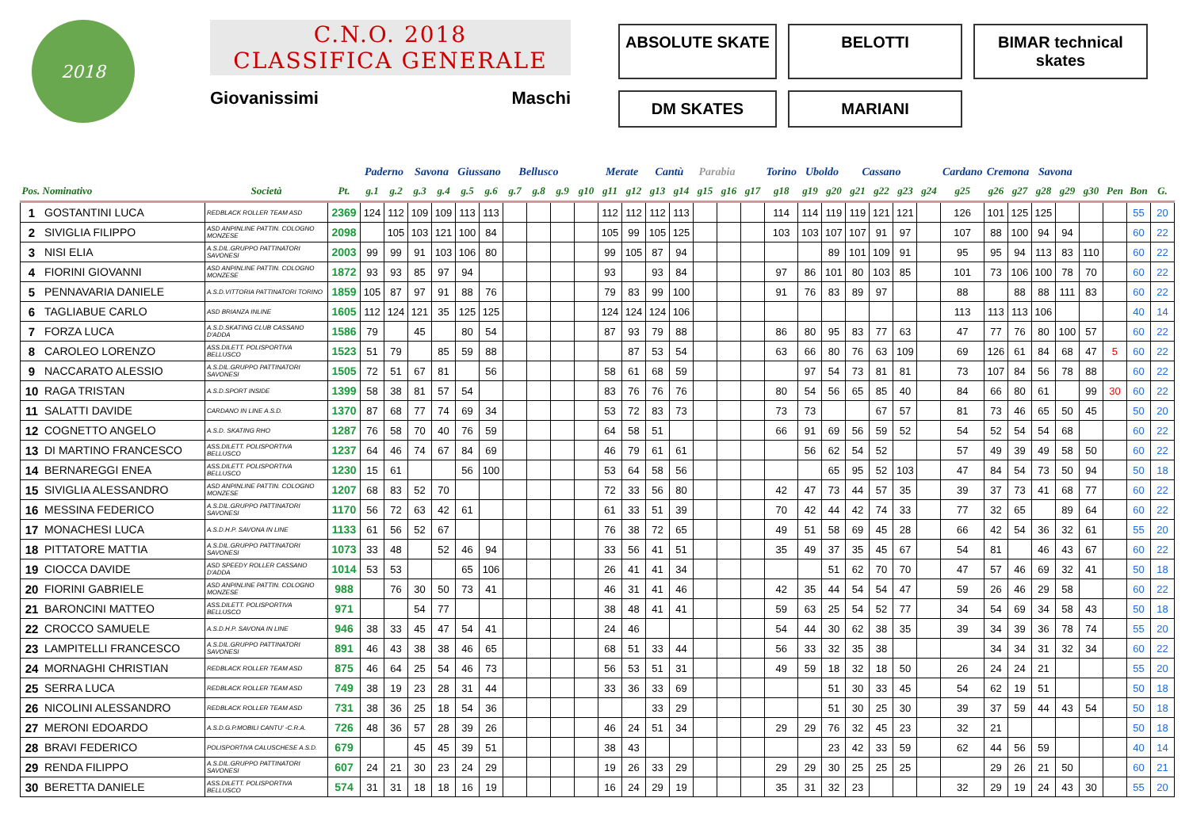2018
C.N.O. 2018
CLASSIFICA GENERALE
Giovanissimi Maschi
ABSOLUTE SKATE
BELOTTI
BIMAR technical skates
DM SKATES
MARIANI
| | | | | Paderno | | Savona | | Giussano | | Bellusco | | | | Merate | | Cantù | | Parabia | | | Torino | Uboldo | | Cassano | | | | Cardano | Cremona | | Savona | | | | | |
| --- | --- | --- | --- | --- | --- | --- | --- | --- | --- | --- | --- | --- | --- | --- | --- | --- | --- | --- | --- | --- | --- | --- | --- | --- | --- | --- | --- | --- | --- | --- | --- | --- | --- | --- | --- | --- |
| Pos. Nominativo | | Società | Pt. | g.1 | g.2 | g.3 | g.4 | g.5 | g.6 | g.7 | g.8 | g.9 | g10 | g11 | g12 | g13 | g14 | g15 | g16 | g17 | g18 | g19 | g20 | g21 | g22 | g23 | g24 | g25 | g26 | g27 | g28 | g29 | g30 | Pen | Bon | G. |
| 1 | GOSTANTINI LUCA | REDBLACK ROLLER TEAM ASD | 2369 | 124 | 112 | 109 | 109 | 113 | 113 | | | | | 112 | 112 | 112 | 113 | | | | 114 | 114 | 119 | 119 | 121 | 121 | | 126 | 101 | 125 | 125 | | | | 55 | 20 |
| 2 | SIVIGLIA FILIPPO | ASD ANPINLINE PATTIN. COLOGNO MONZESE | 2098 | | 105 | 103 | 121 | 100 | 84 | | | | | 105 | 99 | 105 | 125 | | | | 103 | 103 | 107 | 107 | 91 | 97 | | 107 | 88 | 100 | 94 | 94 | | | 60 | 22 |
| 3 | NISI ELIA | A.S.DIL.GRUPPO PATTINATORI SAVONESI | 2003 | 99 | 99 | 91 | 103 | 106 | 80 | | | | | 99 | 105 | 87 | 94 | | | | | | 89 | 101 | 109 | 91 | | 95 | 95 | 94 | 113 | 83 | 110 | | 60 | 22 |
| 4 | FIORINI GIOVANNI | ASD ANPINLINE PATTIN. COLOGNO MONZESE | 1872 | 93 | 93 | 85 | 97 | 94 | | | | | | 93 | | 93 | 84 | | | | 97 | 86 | 101 | 80 | 103 | 85 | | 101 | 73 | 106 | 100 | 78 | 70 | | 60 | 22 |
| 5 | PENNAVARIA DANIELE | A.S.D.VITTORIA PATTINATORI TORINO | 1859 | 105 | 87 | 97 | 91 | 88 | 76 | | | | | 79 | 83 | 99 | 100 | | | | 91 | 76 | 83 | 89 | 97 | | | 88 | | 88 | 88 | 111 | 83 | | 60 | 22 |
| 6 | TAGLIABUE CARLO | ASD BRIANZA INLINE | 1605 | 112 | 124 | 121 | 35 | 125 | 125 | | | | | 124 | 124 | 124 | 106 | | | | | | | | | | | 113 | 113 | 113 | 106 | | | | 40 | 14 |
| 7 | FORZA LUCA | A.S.D.SKATING CLUB CASSANO D'ADDA | 1586 | 79 | | 45 | | 80 | 54 | | | | | 87 | 93 | 79 | 88 | | | | 86 | 80 | 95 | 83 | 77 | 63 | | 47 | 77 | 76 | 80 | 100 | 57 | | 60 | 22 |
| 8 | CAROLEO LORENZO | ASS.DILETT. POLISPORTIVA BELLUSCO | 1523 | 51 | 79 | | 85 | 59 | 88 | | | | | | 87 | 53 | 54 | | | | 63 | 66 | 80 | 76 | 63 | 109 | | 69 | 126 | 61 | 84 | 68 | 47 | 5 | 60 | 22 |
| 9 | NACCARATO ALESSIO | A.S.DIL.GRUPPO PATTINATORI SAVONESI | 1505 | 72 | 51 | 67 | 81 | | 56 | | | | | 58 | 61 | 68 | 59 | | | | | 97 | 54 | 73 | 81 | 81 | | 73 | 107 | 84 | 56 | 78 | 88 | | 60 | 22 |
| 10 | RAGA TRISTAN | A.S.D.SPORT INSIDE | 1399 | 58 | 38 | 81 | 57 | 54 | | | | | | 83 | 76 | 76 | 76 | | | | 80 | 54 | 56 | 65 | 85 | 40 | | 84 | 66 | 80 | 61 | | 99 | 30 | 60 | 22 |
| 11 | SALATTI DAVIDE | CARDANO IN LINE A.S.D. | 1370 | 87 | 68 | 77 | 74 | 69 | 34 | | | | | 53 | 72 | 83 | 73 | | | | 73 | 73 | | | 67 | 57 | | 81 | 73 | 46 | 65 | 50 | 45 | | 50 | 20 |
| 12 | COGNETTO ANGELO | A.S.D. SKATING RHO | 1287 | 76 | 58 | 70 | 40 | 76 | 59 | | | | | 64 | 58 | 51 | | | | | 66 | 91 | 69 | 56 | 59 | 52 | | 54 | 52 | 54 | 54 | 68 | | | 60 | 22 |
| 13 | DI MARTINO FRANCESCO | ASS.DILETT. POLISPORTIVA BELLUSCO | 1237 | 64 | 46 | 74 | 67 | 84 | 69 | | | | | 46 | 79 | 61 | 61 | | | | | 56 | 62 | 54 | 52 | | | 57 | 49 | 39 | 49 | 58 | 50 | | 60 | 22 |
| 14 | BERNAREGGI ENEA | ASS.DILETT. POLISPORTIVA BELLUSCO | 1230 | 15 | 61 | | | 56 | 100 | | | | | 53 | 64 | 58 | 56 | | | | | | 65 | 95 | 52 | 103 | | 47 | 84 | 54 | 73 | 50 | 94 | | 50 | 18 |
| 15 | SIVIGLIA ALESSANDRO | ASD ANPINLINE PATTIN. COLOGNO MONZESE | 1207 | 68 | 83 | 52 | 70 | | | | | | | 72 | 33 | 56 | 80 | | | | 42 | 47 | 73 | 44 | 57 | 35 | | 39 | 37 | 73 | 41 | 68 | 77 | | 60 | 22 |
| 16 | MESSINA FEDERICO | A.S.DIL.GRUPPO PATTINATORI SAVONESI | 1170 | 56 | 72 | 63 | 42 | 61 | | | | | | 61 | 33 | 51 | 39 | | | | 70 | 42 | 44 | 42 | 74 | 33 | | 77 | 32 | 65 | | 89 | 64 | | 60 | 22 |
| 17 | MONACHESI LUCA | A.S.D.H.P. SAVONA IN LINE | 1133 | 61 | 56 | 52 | 67 | | | | | | | 76 | 38 | 72 | 65 | | | | 49 | 51 | 58 | 69 | 45 | 28 | | 66 | 42 | 54 | 36 | 32 | 61 | | 55 | 20 |
| 18 | PITTATORE MATTIA | A.S.DIL.GRUPPO PATTINATORI SAVONESI | 1073 | 33 | 48 | | 52 | 46 | 94 | | | | | 33 | 56 | 41 | 51 | | | | 35 | 49 | 37 | 35 | 45 | 67 | | 54 | 81 | | 46 | 43 | 67 | | 60 | 22 |
| 19 | CIOCCA DAVIDE | ASD SPEEDY ROLLER CASSANO D'ADDA | 1014 | 53 | 53 | | | 65 | 106 | | | | | 26 | 41 | 41 | 34 | | | | | | 51 | 62 | 70 | 70 | | 47 | 57 | 46 | 69 | 32 | 41 | | 50 | 18 |
| 20 | FIORINI GABRIELE | ASD ANPINLINE PATTIN. COLOGNO MONZESE | 988 | | 76 | 30 | 50 | 73 | 41 | | | | | 46 | 31 | 41 | 46 | | | | 42 | 35 | 44 | 54 | 54 | 47 | | 59 | 26 | 46 | 29 | 58 | | | 60 | 22 |
| 21 | BARONCINI MATTEO | ASS.DILETT. POLISPORTIVA BELLUSCO | 971 | | | 54 | 77 | | | | | | | 38 | 48 | 41 | 41 | | | | 59 | 63 | 25 | 54 | 52 | 77 | | 34 | 54 | 69 | 34 | 58 | 43 | | 50 | 18 |
| 22 | CROCCO SAMUELE | A.S.D.H.P. SAVONA IN LINE | 946 | 38 | 33 | 45 | 47 | 54 | 41 | | | | | 24 | 46 | | | | | | 54 | 44 | 30 | 62 | 38 | 35 | | 39 | 34 | 39 | 36 | 78 | 74 | | 55 | 20 |
| 23 | LAMPITELLI FRANCESCO | A.S.DIL.GRUPPO PATTINATORI SAVONESI | 891 | 46 | 43 | 38 | 38 | 46 | 65 | | | | | 68 | 51 | 33 | 44 | | | | 56 | 33 | 32 | 35 | 38 | | | | 34 | 34 | 31 | 32 | 34 | | 60 | 22 |
| 24 | MORNAGHI CHRISTIAN | REDBLACK ROLLER TEAM ASD | 875 | 46 | 64 | 25 | 54 | 46 | 73 | | | | | 56 | 53 | 51 | 31 | | | | 49 | 59 | 18 | 32 | 18 | 50 | | 26 | 24 | 24 | 21 | | | | 55 | 20 |
| 25 | SERRA LUCA | REDBLACK ROLLER TEAM ASD | 749 | 38 | 19 | 23 | 28 | 31 | 44 | | | | | 33 | 36 | 33 | 69 | | | | | | 51 | 30 | 33 | 45 | | 54 | 62 | 19 | 51 | | | | 50 | 18 |
| 26 | NICOLINI ALESSANDRO | REDBLACK ROLLER TEAM ASD | 731 | 38 | 36 | 25 | 18 | 54 | 36 | | | | | | | 33 | 29 | | | | | | 51 | 30 | 25 | 30 | | 39 | 37 | 59 | 44 | 43 | 54 | | 50 | 18 |
| 27 | MERONI EDOARDO | A.S.D.G.P.MOBILI CANTU' -C.R.A. | 726 | 48 | 36 | 57 | 28 | 39 | 26 | | | | | 46 | 24 | 51 | 34 | | | | 29 | 29 | 76 | 32 | 45 | 23 | | 32 | 21 | | | | | | 50 | 18 |
| 28 | BRAVI FEDERICO | POLISPORTIVA CALUSCHESE A.S.D. | 679 | | | 45 | 45 | 39 | 51 | | | | | 38 | 43 | | | | | | | | 23 | 42 | 33 | 59 | | 62 | 44 | 56 | 59 | | | | 40 | 14 |
| 29 | RENDA FILIPPO | A.S.DIL.GRUPPO PATTINATORI SAVONESI | 607 | 24 | 21 | 30 | 23 | 24 | 29 | | | | | 19 | 26 | 33 | 29 | | | | 29 | 29 | 30 | 25 | 25 | 25 | | | 29 | 26 | 21 | 50 | | | 60 | 21 |
| 30 | BERETTA DANIELE | ASS.DILETT. POLISPORTIVA BELLUSCO | 574 | 31 | 31 | 18 | 18 | 16 | 19 | | | | | 16 | 24 | 29 | 19 | | | | 35 | 31 | 32 | 23 | | | | 32 | 29 | 19 | 24 | 43 | 30 | | 55 | 20 |